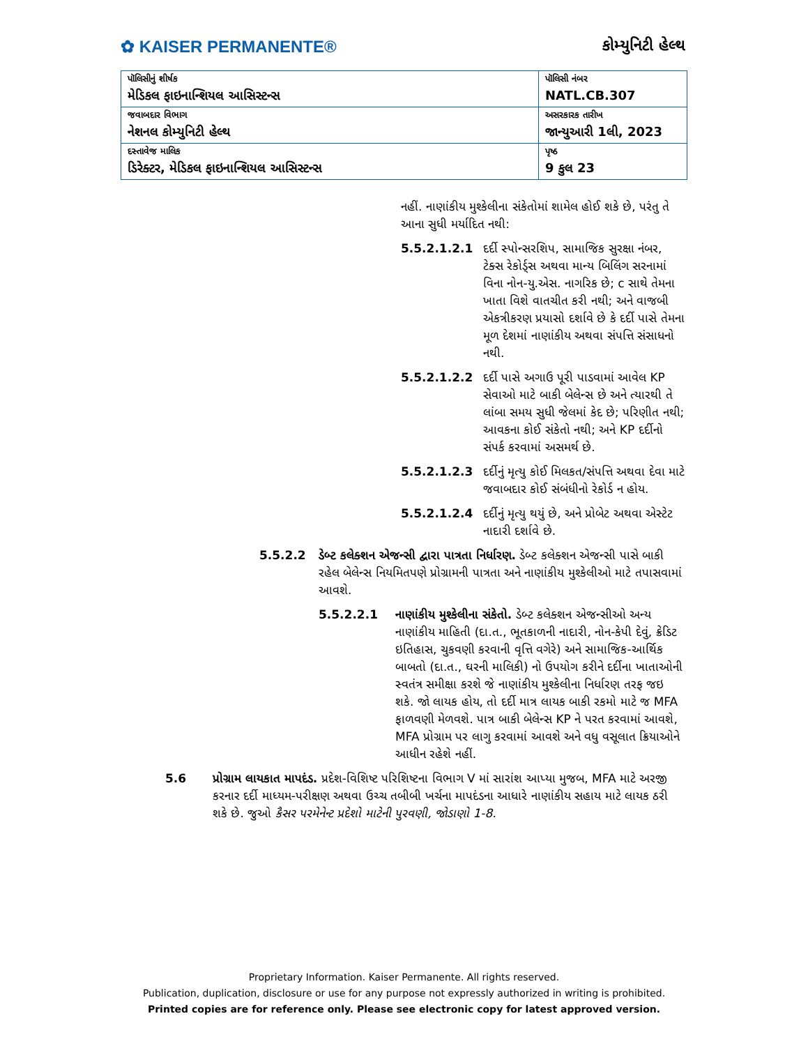✿ KAISER PERMANENTE®
કોમ્યુનિટી હેલ્થ
| પૉલિસીનું શીર્ષક મેડિકલ ફાઇનાન્શિયલ આસિસ્ટન્સ | પૉલિસી નંબર NATL.CB.307 |
| જવાબદાર વિભાગ નેશનલ કોમ્યુનિટી હેલ્થ | અસરકારક તારીખ જાન્યુઆરી 1લી, 2023 |
| દસ્તાવેજ માલિક ડિરેક્ટર, મેડિકલ ફાઇનાન્શિયલ આસિસ્ટન્સ | પૃષ્ઠ 9 કુલ 23 |
નહીં. નાણાંકીય મુશ્કેલીના સંકેતોમાં શામેલ હોઈ શકે છે, પરંતુ તે આના સુધી મર્યાદિત નથી:
5.5.2.1.2.1 દર્દી સ્પોન્સરશિપ, સામાજિક સુરક્ષા નંબર, ટેક્સ રેકોર્ડ્સ અથવા માન્ય બિલિંગ સરનામાં વિના નોન-યુ.એસ. નાગરિક છે; c સાથે તેમના ખાતા વિશે વાતચીત કરી નથી; અને વાજબી એકત્રીકરણ પ્રયાસો દર્શાવે છે કે દર્દી પાસે તેમના મૂળ દેશમાં નાણાંકીય અથવા સંપત્તિ સંસાધનો નથી.
5.5.2.1.2.2 દર્દી પાસે અગાઉ પૂરી પાડવામાં આવેલ KP સેવાઓ માટે બાકી બેલેન્સ છે અને ત્યારથી તે લાંબા સમય સુધી જેલમાં કેદ છે; પરિણીત નથી; આવકના કોઈ સંકેતો નથી; અને KP દર્દીનો સંપર્ક કરવામાં અસમર્થ છે.
5.5.2.1.2.3 દર્દીનું મૃત્યુ કોઈ મિલકત/સંપત્તિ અથવા દેવા માટે જવાબદાર કોઈ સંબંધીનો રેકોર્ડ ન હોય.
5.5.2.1.2.4 દર્દીનું મૃત્યુ થયું છે, અને પ્રોબેટ અથવા એસ્ટેટ નાદારી દર્શાવે છે.
5.5.2.2 ડેબ્ટ કલેક્શન એજન્સી દ્વારા પાત્રતા નિર્ધારણ. ડેબ્ટ કલેક્શન એજન્સી પાસે બાકી રહેલ બેલેન્સ નિયમિતપણે પ્રોગ્રામની પાત્રતા અને નાણાંકીય મુશ્કેલીઓ માટે તપાસવામાં આવશે.
5.5.2.2.1 નાણાંકીય મુશ્કેલીના સંકેતો. ડેબ્ટ કલેક્શન એજન્સીઓ અન્ય નાણાંકીય માહિતી (દા.ત., ભૂતકાળની નાદારી, નોન-કેપી દેવું, ક્રેડિટ ઇતિહાસ, ચુકવણી કરવાની વૃત્તિ વગેરે) અને સામાજિક-આર્થિક બાબતો (દા.ત., ઘરની માલિકી) નો ઉપયોગ કરીને દર્દીના ખાતાઓની સ્વતંત્ર સમીક્ષા કરશે જે નાણાંકીય મુશ્કેલીના નિર્ધારણ તરફ જઇ શકે. જો લાયક હોય, તો દર્દી માત્ર લાયક બાકી રકમો માટે જ MFA ફાળવણી મેળવશે. પાત્ર બાકી બેલેન્સ KP ને પરત કરવામાં આવશે, MFA પ્રોગ્રામ પર લાગુ કરવામાં આવશે અને વધુ વસૂલાત ક્રિયાઓને આધીન રહેશે નહીં.
5.6 પ્રોગ્રામ લાયકાત માપદંડ. પ્રદેશ-વિશિષ્ટ પરિશિષ્ટના વિભાગ V માં સારાંશ આપ્યા મુજબ, MFA માટે અરજી કરનાર દર્દી માધ્યમ-પરીક્ષણ અથવા ઉચ્ચ તબીબી ખર્ચના માપદંડના આધારે નાણાંકીય સહાય માટે લાયક ઠરી શકે છે. જુઓ કૈસર પરમેનેન્ટ પ્રદેશો માટેની પુરવણી, જોડાણો 1-8.
Proprietary Information. Kaiser Permanente. All rights reserved.
Publication, duplication, disclosure or use for any purpose not expressly authorized in writing is prohibited.
Printed copies are for reference only. Please see electronic copy for latest approved version.